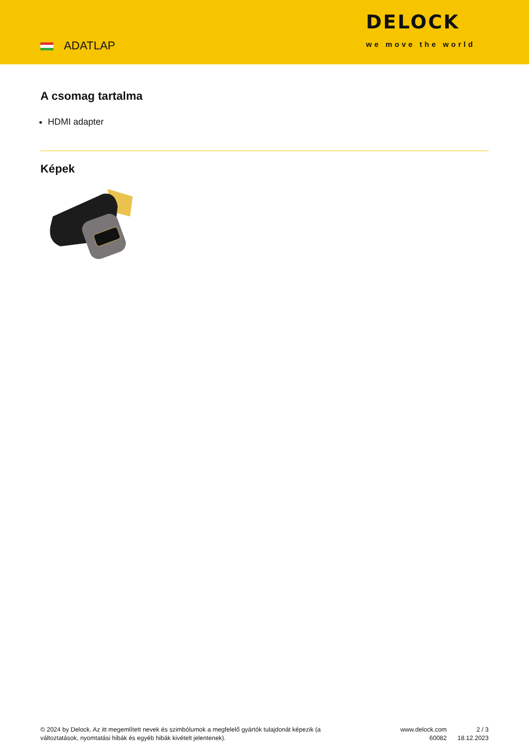ADATLAP
DELOCK
we move the world
A csomag tartalma
HDMI adapter
Képek
© 2024 by Delock. Az itt megemlített nevek és szimbólumok a megfelelő gyártók tulajdonát képezik (a változtatások, nyomtatási hibák és egyéb hibák kivételt jelentenek).
www.delock.com
60082
2 / 3
18.12.2023